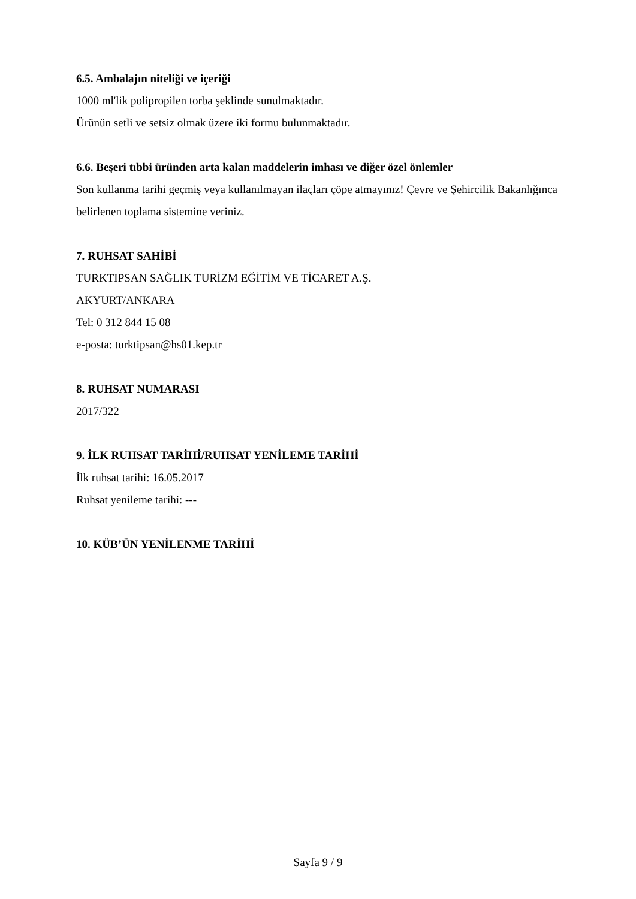6.5. Ambalajın niteliği ve içeriği
1000 ml'lik polipropilen torba şeklinde sunulmaktadır.
Ürünün setli ve setsiz olmak üzere iki formu bulunmaktadır.
6.6. Beşeri tıbbi üründen arta kalan maddelerin imhası ve diğer özel önlemler
Son kullanma tarihi geçmiş veya kullanılmayan ilaçları çöpe atmayınız! Çevre ve Şehircilik Bakanlığınca belirlenen toplama sistemine veriniz.
7. RUHSAT SAHİBİ
TURKTIPSAN SAĞLIK TURİZM EĞİTİM VE TİCARET A.Ş.
AKYURT/ANKARA
Tel: 0 312 844 15 08
e-posta: turktipsan@hs01.kep.tr
8. RUHSAT NUMARASI
2017/322
9. İLK RUHSAT TARİHİ/RUHSAT YENİLEME TARİHİ
İlk ruhsat tarihi: 16.05.2017
Ruhsat yenileme tarihi: ---
10. KÜB’ÜN YENİLENME TARİHİ
Sayfa 9 / 9